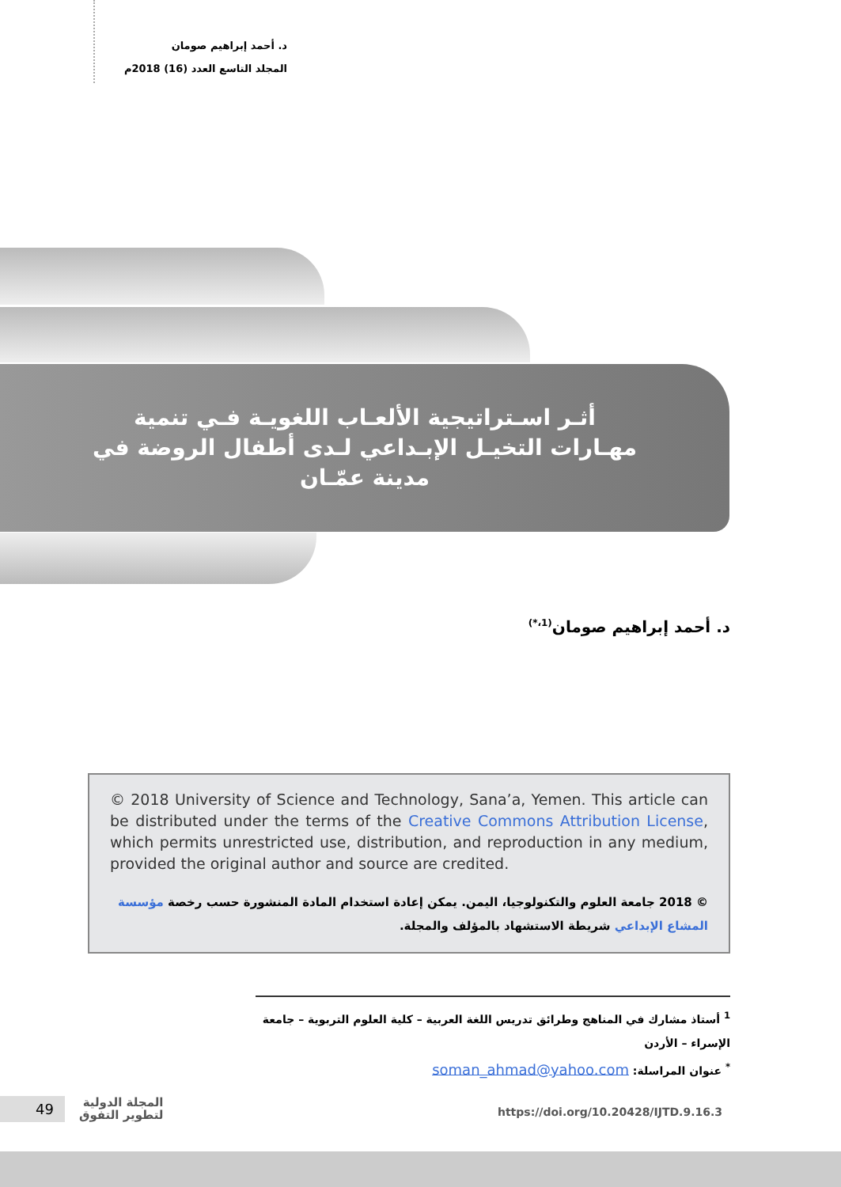د. أحمد إبراهيم صومان
المجلد التاسع العدد (16) 2018م
أثـر اسـتراتيجية الألعـاب اللغويـة فـي تنمية مهـارات التخيـل الإبـداعي لـدى أطفال الروضة في مدينة عمّـان
د. أحمد إبراهيم صومان<sup>(1،*)</sup>
© 2018 University of Science and Technology, Sana’a, Yemen. This article can be distributed under the terms of the Creative Commons Attribution License, which permits unrestricted use, distribution, and reproduction in any medium, provided the original author and source are credited.
© 2018 جامعة العلوم والتكنولوجيا، اليمن. يمكن إعادة استخدام المادة المنشورة حسب رخصة مؤسسة المشاع الإبداعي شريطة الاستشهاد بالمؤلف والمجلة.
<sup>1</sup> أستاذ مشارك في المناهج وطرائق تدريس اللغة العربية – كلية العلوم التربوية – جامعة الإسراء – الأردن
<sup>*</sup> عنوان المراسلة: soman_ahmad@yahoo.com
49
المجلة الدولية
لتطوير التفوق
https://doi.org/10.20428/IJTD.9.16.3